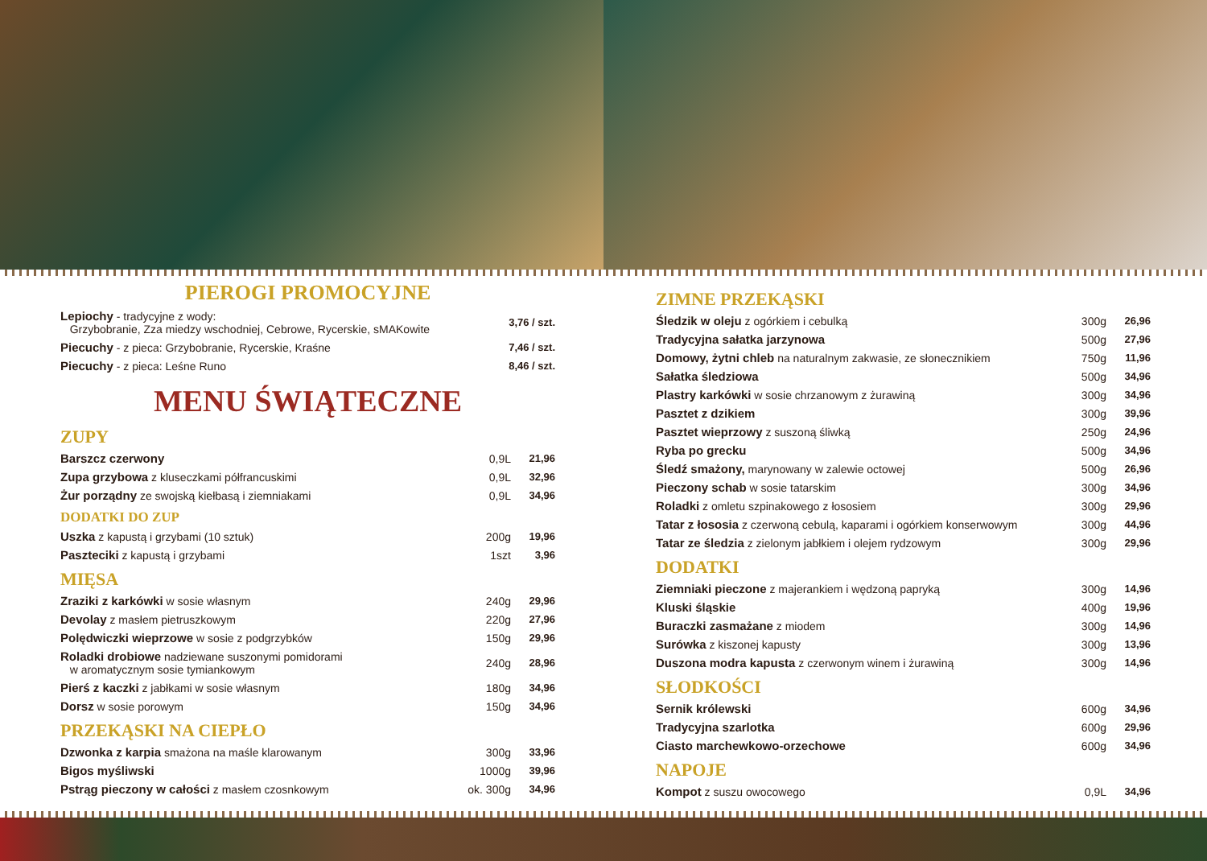PIEROGI PROMOCYJNE
| Lepiochy - tradycyjne z wody: Grzybobranie, Zza miedzy wschodniej, Cebrowe, Rycerskie, sMAKowite | 3,76 / szt. |
| Piecuchy - z pieca: Grzybobranie, Rycerskie, Kraśne | 7,46 / szt. |
| Piecuchy - z pieca: Leśne Runo | 8,46 / szt. |
MENU ŚWIĄTECZNE
ZUPY
| Barszcz czerwony | 0,9L | 21,96 |
| Zupa grzybowa z kluseczkami półfrancuskimi | 0,9L | 32,96 |
| Żur porządny ze swojską kiełbasą i ziemniakami | 0,9L | 34,96 |
DODATKI DO ZUP
| Uszka z kapustą i grzybami (10 sztuk) | 200g | 19,96 |
| Paszteciki z kapustą i grzybami | 1szt | 3,96 |
MIĘSA
| Zraziki z karkówki w sosie własnym | 240g | 29,96 |
| Devolay z masłem pietruszkowym | 220g | 27,96 |
| Polędwiczki wieprzowe w sosie z podgrzybków | 150g | 29,96 |
| Roladki drobiowe nadziewane suszonymi pomidorami w aromatycznym sosie tymiankowym | 240g | 28,96 |
| Pierś z kaczki z jabłkami w sosie własnym | 180g | 34,96 |
| Dorsz w sosie porowym | 150g | 34,96 |
PRZEKĄSKI NA CIEPŁO
| Dzwonka z karpia smażona na maśle klarowanym | 300g | 33,96 |
| Bigos myśliwski | 1000g | 39,96 |
| Pstrąg pieczony w całości z masłem czosnkowym | ok. 300g | 34,96 |
ZIMNE PRZEKĄSKI
| Śledzik w oleju z ogórkiem i cebulką | 300g | 26,96 |
| Tradycyjna sałatka jarzynowa | 500g | 27,96 |
| Domowy, żytni chleb na naturalnym zakwasie, ze słonecznikiem | 750g | 11,96 |
| Sałatka śledziowa | 500g | 34,96 |
| Plastry karkówki w sosie chrzanowym z żurawiną | 300g | 34,96 |
| Pasztet z dzikiem | 300g | 39,96 |
| Pasztet wieprzowy z suszoną śliwką | 250g | 24,96 |
| Ryba po grecku | 500g | 34,96 |
| Śledź smażony, marynowany w zalewie octowej | 500g | 26,96 |
| Pieczony schab w sosie tatarskim | 300g | 34,96 |
| Roladki z omletu szpinakowego z łososiem | 300g | 29,96 |
| Tatar z łososia z czerwoną cebulą, kaparami i ogórkiem konserwowym | 300g | 44,96 |
| Tatar ze śledzia z zielonym jabłkiem i olejem rydzowym | 300g | 29,96 |
DODATKI
| Ziemniaki pieczone z majerankiem i wędzoną papryką | 300g | 14,96 |
| Kluski śląskie | 400g | 19,96 |
| Buraczki zasmażane z miodem | 300g | 14,96 |
| Surówka z kiszonej kapusty | 300g | 13,96 |
| Duszona modra kapusta z czerwonym winem i żurawiną | 300g | 14,96 |
SŁODKOŚCI
| Sernik królewski | 600g | 34,96 |
| Tradycyjna szarlotka | 600g | 29,96 |
| Ciasto marchewkowo-orzechowe | 600g | 34,96 |
NAPOJE
| Kompot z suszu owocowego | 0,9L | 34,96 |